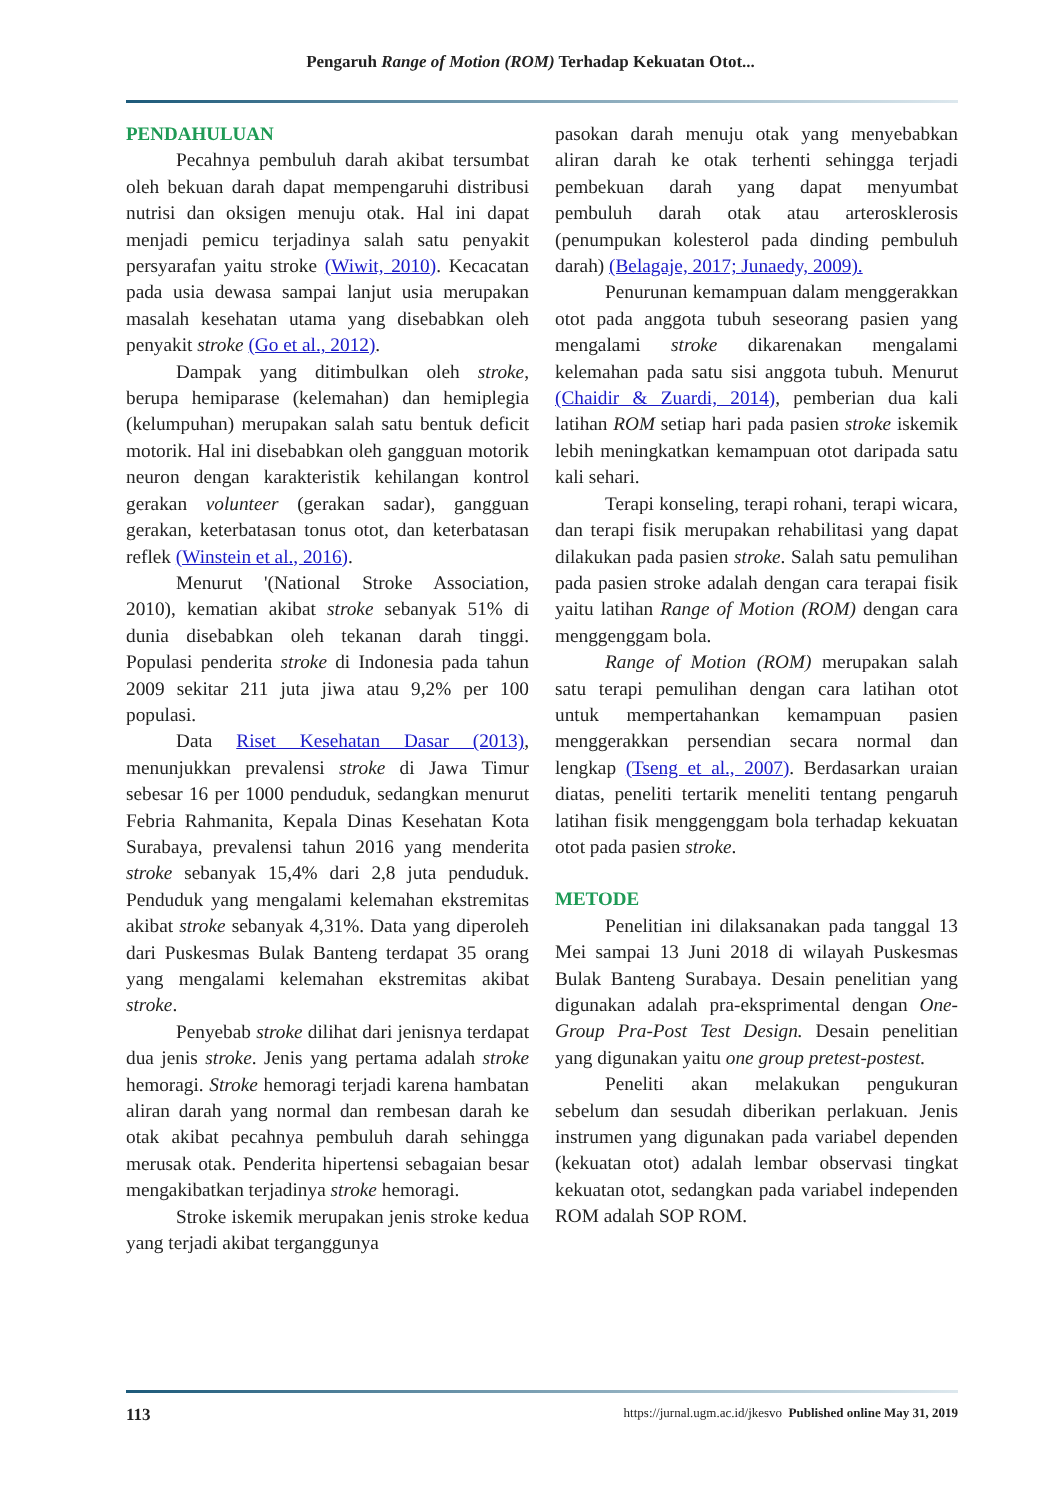Pengaruh Range of Motion (ROM) Terhadap Kekuatan Otot...
PENDAHULUAN
Pecahnya pembuluh darah akibat tersumbat oleh bekuan darah dapat mempengaruhi distribusi nutrisi dan oksigen menuju otak. Hal ini dapat menjadi pemicu terjadinya salah satu penyakit persyarafan yaitu stroke (Wiwit, 2010). Kecacatan pada usia dewasa sampai lanjut usia merupakan masalah kesehatan utama yang disebabkan oleh penyakit stroke (Go et al., 2012).
Dampak yang ditimbulkan oleh stroke, berupa hemiparase (kelemahan) dan hemiplegia (kelumpuhan) merupakan salah satu bentuk deficit motorik. Hal ini disebabkan oleh gangguan motorik neuron dengan karakteristik kehilangan kontrol gerakan volunteer (gerakan sadar), gangguan gerakan, keterbatasan tonus otot, dan keterbatasan reflek (Winstein et al., 2016).
Menurut '(National Stroke Association, 2010), kematian akibat stroke sebanyak 51% di dunia disebabkan oleh tekanan darah tinggi. Populasi penderita stroke di Indonesia pada tahun 2009 sekitar 211 juta jiwa atau 9,2% per 100 populasi.
Data Riset Kesehatan Dasar (2013), menunjukkan prevalensi stroke di Jawa Timur sebesar 16 per 1000 penduduk, sedangkan menurut Febria Rahmanita, Kepala Dinas Kesehatan Kota Surabaya, prevalensi tahun 2016 yang menderita stroke sebanyak 15,4% dari 2,8 juta penduduk. Penduduk yang mengalami kelemahan ekstremitas akibat stroke sebanyak 4,31%. Data yang diperoleh dari Puskesmas Bulak Banteng terdapat 35 orang yang mengalami kelemahan ekstremitas akibat stroke.
Penyebab stroke dilihat dari jenisnya terdapat dua jenis stroke. Jenis yang pertama adalah stroke hemoragi. Stroke hemoragi terjadi karena hambatan aliran darah yang normal dan rembesan darah ke otak akibat pecahnya pembuluh darah sehingga merusak otak. Penderita hipertensi sebagaian besar mengakibatkan terjadinya stroke hemoragi.
Stroke iskemik merupakan jenis stroke kedua yang terjadi akibat terganggunya
pasokan darah menuju otak yang menyebabkan aliran darah ke otak terhenti sehingga terjadi pembekuan darah yang dapat menyumbat pembuluh darah otak atau arterosklerosis (penumpukan kolesterol pada dinding pembuluh darah) (Belagaje, 2017; Junaedy, 2009).
Penurunan kemampuan dalam menggerakkan otot pada anggota tubuh seseorang pasien yang mengalami stroke dikarenakan mengalami kelemahan pada satu sisi anggota tubuh. Menurut (Chaidir & Zuardi, 2014), pemberian dua kali latihan ROM setiap hari pada pasien stroke iskemik lebih meningkatkan kemampuan otot daripada satu kali sehari.
Terapi konseling, terapi rohani, terapi wicara, dan terapi fisik merupakan rehabilitasi yang dapat dilakukan pada pasien stroke. Salah satu pemulihan pada pasien stroke adalah dengan cara terapai fisik yaitu latihan Range of Motion (ROM) dengan cara menggenggam bola.
Range of Motion (ROM) merupakan salah satu terapi pemulihan dengan cara latihan otot untuk mempertahankan kemampuan pasien menggerakkan persendian secara normal dan lengkap (Tseng et al., 2007). Berdasarkan uraian diatas, peneliti tertarik meneliti tentang pengaruh latihan fisik menggenggam bola terhadap kekuatan otot pada pasien stroke.
METODE
Penelitian ini dilaksanakan pada tanggal 13 Mei sampai 13 Juni 2018 di wilayah Puskesmas Bulak Banteng Surabaya. Desain penelitian yang digunakan adalah pra-eksprimental dengan One-Group Pra-Post Test Design. Desain penelitian yang digunakan yaitu one group pretest-postest.
Peneliti akan melakukan pengukuran sebelum dan sesudah diberikan perlakuan. Jenis instrumen yang digunakan pada variabel dependen (kekuatan otot) adalah lembar observasi tingkat kekuatan otot, sedangkan pada variabel independen ROM adalah SOP ROM.
113 https://jurnal.ugm.ac.id/jkesvo Published online May 31, 2019